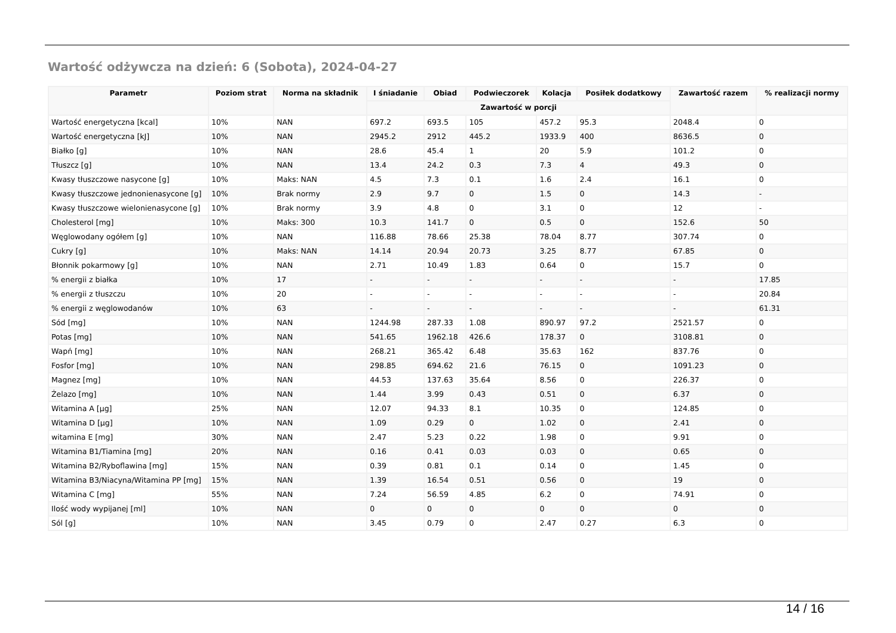Wartość odżywcza na dzień: 6 (Sobota), 2024-04-27
| Parametr | Poziom strat | Norma na składnik | I śniadanie | Obiad | Podwieczorek | Kolacja | Posiłek dodatkowy | Zawartość razem | % realizacji normy |
| --- | --- | --- | --- | --- | --- | --- | --- | --- | --- |
| | | | Zawartość w porcji | | | | | | |
| Wartość energetyczna [kcal] | 10% | NAN | 697.2 | 693.5 | 105 | 457.2 | 95.3 | 2048.4 | 0 |
| Wartość energetyczna [kJ] | 10% | NAN | 2945.2 | 2912 | 445.2 | 1933.9 | 400 | 8636.5 | 0 |
| Białko [g] | 10% | NAN | 28.6 | 45.4 | 1 | 20 | 5.9 | 101.2 | 0 |
| Tłuszcz [g] | 10% | NAN | 13.4 | 24.2 | 0.3 | 7.3 | 4 | 49.3 | 0 |
| Kwasy tłuszczowe nasycone [g] | 10% | Maks: NAN | 4.5 | 7.3 | 0.1 | 1.6 | 2.4 | 16.1 | 0 |
| Kwasy tłuszczowe jednonienasycone [g] | 10% | Brak normy | 2.9 | 9.7 | 0 | 1.5 | 0 | 14.3 | - |
| Kwasy tłuszczowe wielonienasycone [g] | 10% | Brak normy | 3.9 | 4.8 | 0 | 3.1 | 0 | 12 | - |
| Cholesterol [mg] | 10% | Maks: 300 | 10.3 | 141.7 | 0 | 0.5 | 0 | 152.6 | 50 |
| Węglowodany ogółem [g] | 10% | NAN | 116.88 | 78.66 | 25.38 | 78.04 | 8.77 | 307.74 | 0 |
| Cukry [g] | 10% | Maks: NAN | 14.14 | 20.94 | 20.73 | 3.25 | 8.77 | 67.85 | 0 |
| Błonnik pokarmowy [g] | 10% | NAN | 2.71 | 10.49 | 1.83 | 0.64 | 0 | 15.7 | 0 |
| % energii z białka | 10% | 17 | - | - | - | - | - | - | 17.85 |
| % energii z tłuszczu | 10% | 20 | - | - | - | - | - | - | 20.84 |
| % energii z węglowodanów | 10% | 63 | - | - | - | - | - | - | 61.31 |
| Sód [mg] | 10% | NAN | 1244.98 | 287.33 | 1.08 | 890.97 | 97.2 | 2521.57 | 0 |
| Potas [mg] | 10% | NAN | 541.65 | 1962.18 | 426.6 | 178.37 | 0 | 3108.81 | 0 |
| Wapń [mg] | 10% | NAN | 268.21 | 365.42 | 6.48 | 35.63 | 162 | 837.76 | 0 |
| Fosfor [mg] | 10% | NAN | 298.85 | 694.62 | 21.6 | 76.15 | 0 | 1091.23 | 0 |
| Magnez [mg] | 10% | NAN | 44.53 | 137.63 | 35.64 | 8.56 | 0 | 226.37 | 0 |
| Żelazo [mg] | 10% | NAN | 1.44 | 3.99 | 0.43 | 0.51 | 0 | 6.37 | 0 |
| Witamina A [µg] | 25% | NAN | 12.07 | 94.33 | 8.1 | 10.35 | 0 | 124.85 | 0 |
| Witamina D [µg] | 10% | NAN | 1.09 | 0.29 | 0 | 1.02 | 0 | 2.41 | 0 |
| witamina E [mg] | 30% | NAN | 2.47 | 5.23 | 0.22 | 1.98 | 0 | 9.91 | 0 |
| Witamina B1/Tiamina [mg] | 20% | NAN | 0.16 | 0.41 | 0.03 | 0.03 | 0 | 0.65 | 0 |
| Witamina B2/Ryboflawina [mg] | 15% | NAN | 0.39 | 0.81 | 0.1 | 0.14 | 0 | 1.45 | 0 |
| Witamina B3/Niacyna/Witamina PP [mg] | 15% | NAN | 1.39 | 16.54 | 0.51 | 0.56 | 0 | 19 | 0 |
| Witamina C [mg] | 55% | NAN | 7.24 | 56.59 | 4.85 | 6.2 | 0 | 74.91 | 0 |
| Ilość wody wypijanej [ml] | 10% | NAN | 0 | 0 | 0 | 0 | 0 | 0 | 0 |
| Sól [g] | 10% | NAN | 3.45 | 0.79 | 0 | 2.47 | 0.27 | 6.3 | 0 |
14 / 16